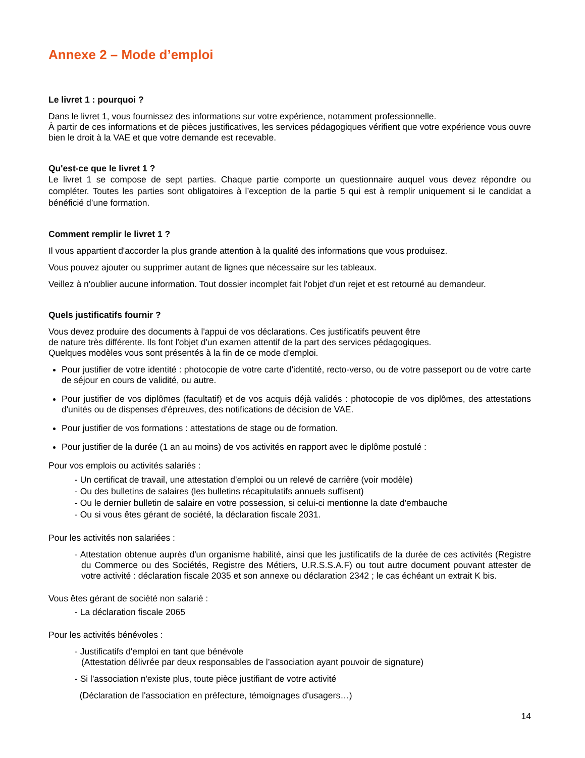Annexe 2 – Mode d’emploi
Le livret 1 : pourquoi ?
Dans le livret 1, vous fournissez des informations sur votre expérience, notamment professionnelle.
À partir de ces informations et de pièces justificatives, les services pédagogiques vérifient que votre expérience vous ouvre bien le droit à la VAE et que votre demande est recevable.
Qu'est-ce que le livret 1 ?
Le livret 1 se compose de sept parties. Chaque partie comporte un questionnaire auquel vous devez répondre ou compléter. Toutes les parties sont obligatoires à l’exception de la partie 5 qui est à remplir uniquement si le candidat a bénéficié d’une formation.
Comment remplir le livret 1 ?
Il vous appartient d'accorder la plus grande attention à la qualité des informations que vous produisez.
Vous pouvez ajouter ou supprimer autant de lignes que nécessaire sur les tableaux.
Veillez à n'oublier aucune information. Tout dossier incomplet fait l'objet d'un rejet et est retourné au demandeur.
Quels justificatifs fournir ?
Vous devez produire des documents à l'appui de vos déclarations. Ces justificatifs peuvent être
de nature très différente. Ils font l'objet d'un examen attentif de la part des services pédagogiques.
Quelques modèles vous sont présentés à la fin de ce mode d'emploi.
Pour justifier de votre identité : photocopie de votre carte d'identité, recto-verso, ou de votre passeport ou de votre carte de séjour en cours de validité, ou autre.
Pour justifier de vos diplômes (facultatif) et de vos acquis déjà validés : photocopie de vos diplômes, des attestations d'unités ou de dispenses d'épreuves, des notifications de décision de VAE.
Pour justifier de vos formations : attestations de stage ou de formation.
Pour justifier de la durée (1 an au moins) de vos activités en rapport avec le diplôme postulé :
Pour vos emplois ou activités salariés :
- Un certificat de travail, une attestation d'emploi ou un relevé de carrière (voir modèle)
- Ou des bulletins de salaires (les bulletins récapitulatifs annuels suffisent)
- Ou le dernier bulletin de salaire en votre possession, si celui-ci mentionne la date d'embauche
- Ou si vous êtes gérant de société, la déclaration fiscale 2031.
Pour les activités non salariées :
- Attestation obtenue auprès d'un organisme habilité, ainsi que les justificatifs de la durée de ces activités (Registre du Commerce ou des Sociétés, Registre des Métiers, U.R.S.S.A.F) ou tout autre document pouvant attester de votre activité : déclaration fiscale 2035 et son annexe ou déclaration 2342 ; le cas échéant un extrait K bis.
Vous êtes gérant de société non salarié :
- La déclaration fiscale 2065
Pour les activités bénévoles :
- Justificatifs d'emploi en tant que bénévole
(Attestation délivrée par deux responsables de l’association ayant pouvoir de signature)
- Si l'association n'existe plus, toute pièce justifiant de votre activité
(Déclaration de l'association en préfecture, témoignages d'usagers…)
14